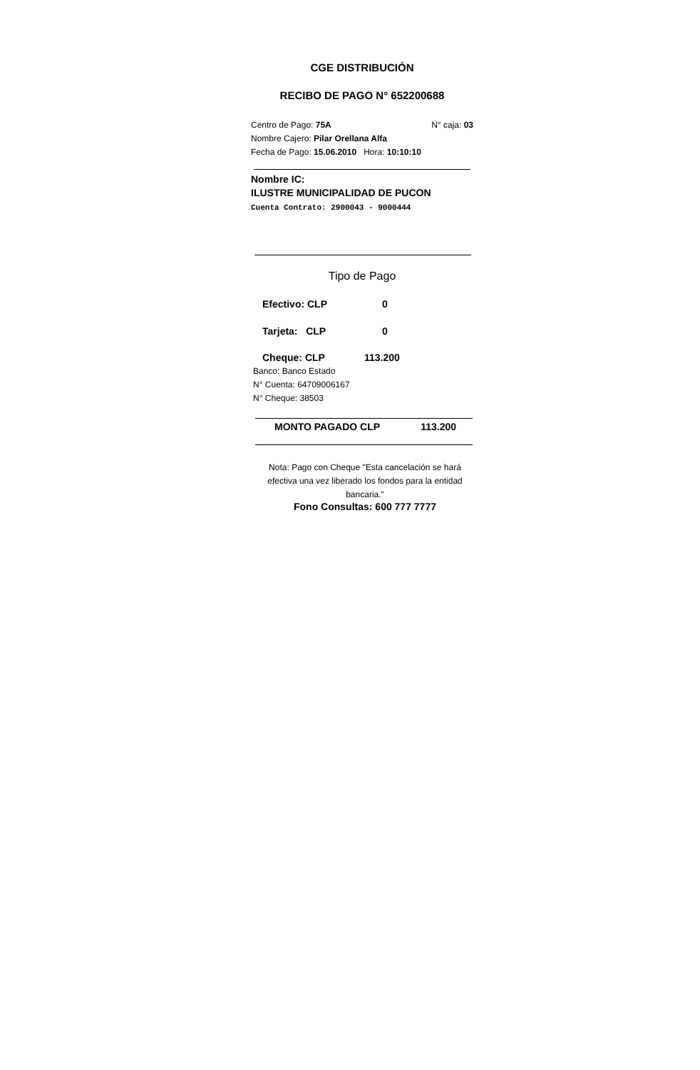CGE DISTRIBUCIÓN
RECIBO DE PAGO N° 652200688
Centro de Pago: 75A N° caja: 03
Nombre Cajero: Pilar Orellana Alfa
Fecha de Pago: 15.06.2010 Hora: 10:10:10
Nombre IC:
ILUSTRE MUNICIPALIDAD DE PUCON
Cuenta Contrato: 2900043 - 9000444
Tipo de Pago
Efectivo: CLP 0
Tarjeta: CLP 0
Cheque: CLP 113.200
Banco: Banco Estado
N° Cuenta: 64709006167
N° Cheque: 38503
MONTO PAGADO CLP 113.200
Nota: Pago con Cheque "Esta cancelación se hará efectiva una vez liberado los fondos para la entidad bancaria."
Fono Consultas: 600 777 7777